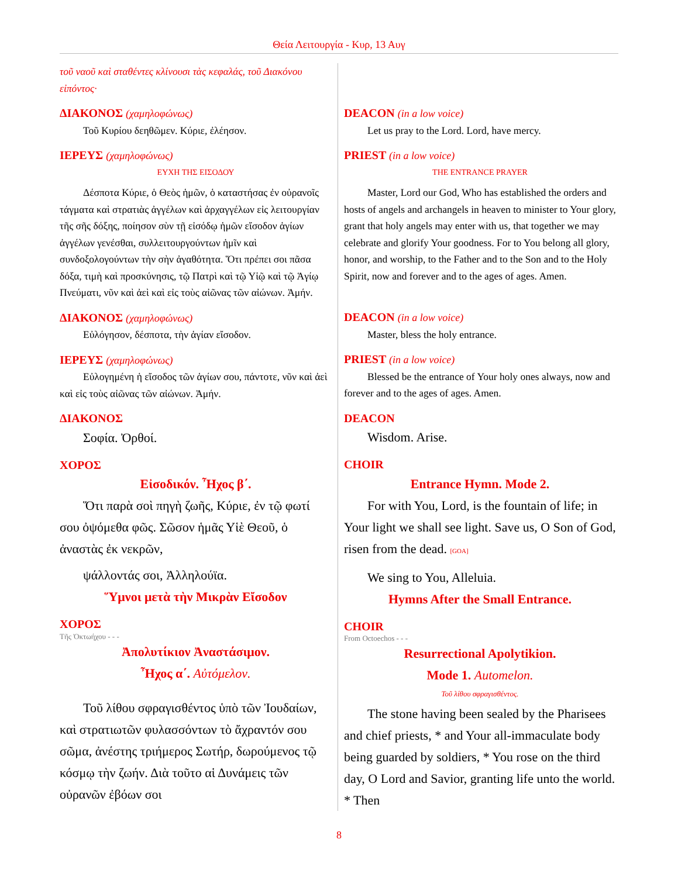Θεία Λειτουργία - Κυρ, 13 Αυγ
τοῦ ναοῦ καὶ σταθέντες κλίνουσι τὰς κεφαλάς, τοῦ Διακόνου εἰπόντος·
ΔΙΑΚΟΝΟΣ (χαμηλοφώνως)
Τοῦ Κυρίου δεηθῶμεν. Κύριε, ἐλέησον.
ΙΕΡΕΥΣ (χαμηλοφώνως)
ΕΥΧΗ ΤΗΣ ΕΙΣΟΔΟΥ
Δέσποτα Κύριε, ὁ Θεὸς ἡμῶν, ὁ καταστήσας ἐν οὐρανοῖς τάγματα καὶ στρατιὰς ἀγγέλων καὶ ἀρχαγγέλων εἰς λειτουργίαν τῆς σῆς δόξης, ποίησον σὺν τῇ εἰσόδῳ ἡμῶν εἴσοδον ἁγίων ἀγγέλων γενέσθαι, συλλειτουργούντων ἡμῖν καὶ συνδοξολογούντων τὴν σὴν ἀγαθότητα. Ὅτι πρέπει σοι πᾶσα δόξα, τιμὴ καὶ προσκύνησις, τῷ Πατρὶ καὶ τῷ Υἱῷ καὶ τῷ Ἁγίῳ Πνεύματι, νῦν καὶ ἀεὶ καὶ εἰς τοὺς αἰῶνας τῶν αἰώνων. Ἀμήν.
ΔΙΑΚΟΝΟΣ (χαμηλοφώνως)
Εὐλόγησον, δέσποτα, τὴν ἁγίαν εἴσοδον.
ΙΕΡΕΥΣ (χαμηλοφώνως)
Εὐλογημένη ἡ εἴσοδος τῶν ἁγίων σου, πάντοτε, νῦν καὶ ἀεὶ καὶ εἰς τοὺς αἰῶνας τῶν αἰώνων. Ἀμήν.
ΔΙΑΚΟΝΟΣ
Σοφία. Ὀρθοί.
ΧΟΡΟΣ
Εἰσοδικόν. Ἦχος β΄.
Ὅτι παρὰ σοὶ πηγὴ ζωῆς, Κύριε, ἐν τῷ φωτί σου ὀψόμεθα φῶς. Σῶσον ἡμᾶς Υἱὲ Θεοῦ, ὁ ἀναστὰς ἐκ νεκρῶν,
ψάλλοντάς σοι, Ἀλληλούϊα.
Ὕμνοι μετὰ τὴν Μικρὰν Εἴσοδον
ΧΟΡΟΣ
Τῆς Ὀκτωήχου - - -
Ἀπολυτίκιον Ἀναστάσιμον.
Ἦχος α΄. Αὐτόμελον.
Τοῦ λίθου σφραγισθέντος ὑπὸ τῶν Ἰουδαίων, καὶ στρατιωτῶν φυλασσόντων τὸ ἄχραντόν σου σῶμα, ἀνέστης τριήμερος Σωτήρ, δωρούμενος τῷ κόσμῳ τὴν ζωήν. Διὰ τοῦτο αἱ Δυνάμεις τῶν οὐρανῶν ἐβόων σοι
DEACON (in a low voice)
Let us pray to the Lord. Lord, have mercy.
PRIEST (in a low voice)
THE ENTRANCE PRAYER
Master, Lord our God, Who has established the orders and hosts of angels and archangels in heaven to minister to Your glory, grant that holy angels may enter with us, that together we may celebrate and glorify Your goodness. For to You belong all glory, honor, and worship, to the Father and to the Son and to the Holy Spirit, now and forever and to the ages of ages. Amen.
DEACON (in a low voice)
Master, bless the holy entrance.
PRIEST (in a low voice)
Blessed be the entrance of Your holy ones always, now and forever and to the ages of ages. Amen.
DEACON
Wisdom. Arise.
CHOIR
Entrance Hymn. Mode 2.
For with You, Lord, is the fountain of life; in Your light we shall see light. Save us, O Son of God, risen from the dead. [GOA]
We sing to You, Alleluia.
Hymns After the Small Entrance.
CHOIR
From Octoechos - - -
Resurrectional Apolytikion.
Mode 1. Automelon.
Τοῦ λίθου σφραγισθέντος.
The stone having been sealed by the Pharisees and chief priests, * and Your all-immaculate body being guarded by soldiers, * You rose on the third day, O Lord and Savior, granting life unto the world. * Then
8